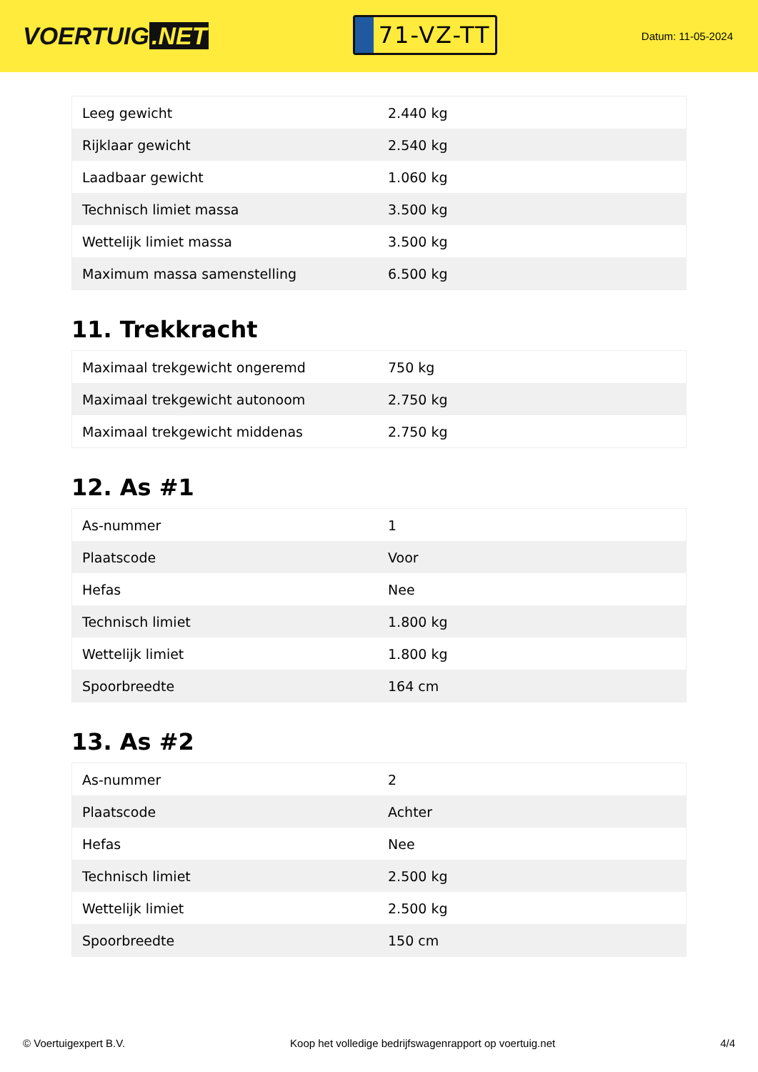VOERTUIG.NET
71-VZ-TT
Datum: 11-05-2024
| Leeg gewicht | 2.440 kg |
| Rijklaar gewicht | 2.540 kg |
| Laadbaar gewicht | 1.060 kg |
| Technisch limiet massa | 3.500 kg |
| Wettelijk limiet massa | 3.500 kg |
| Maximum massa samenstelling | 6.500 kg |
11. Trekkracht
| Maximaal trekgewicht ongeremd | 750 kg |
| Maximaal trekgewicht autonoom | 2.750 kg |
| Maximaal trekgewicht middenas | 2.750 kg |
12. As #1
| As-nummer | 1 |
| Plaatscode | Voor |
| Hefas | Nee |
| Technisch limiet | 1.800 kg |
| Wettelijk limiet | 1.800 kg |
| Spoorbreedte | 164 cm |
13. As #2
| As-nummer | 2 |
| Plaatscode | Achter |
| Hefas | Nee |
| Technisch limiet | 2.500 kg |
| Wettelijk limiet | 2.500 kg |
| Spoorbreedte | 150 cm |
© Voertuigexpert B.V. Koop het volledige bedrijfswagenrapport op voertuig.net 4/4